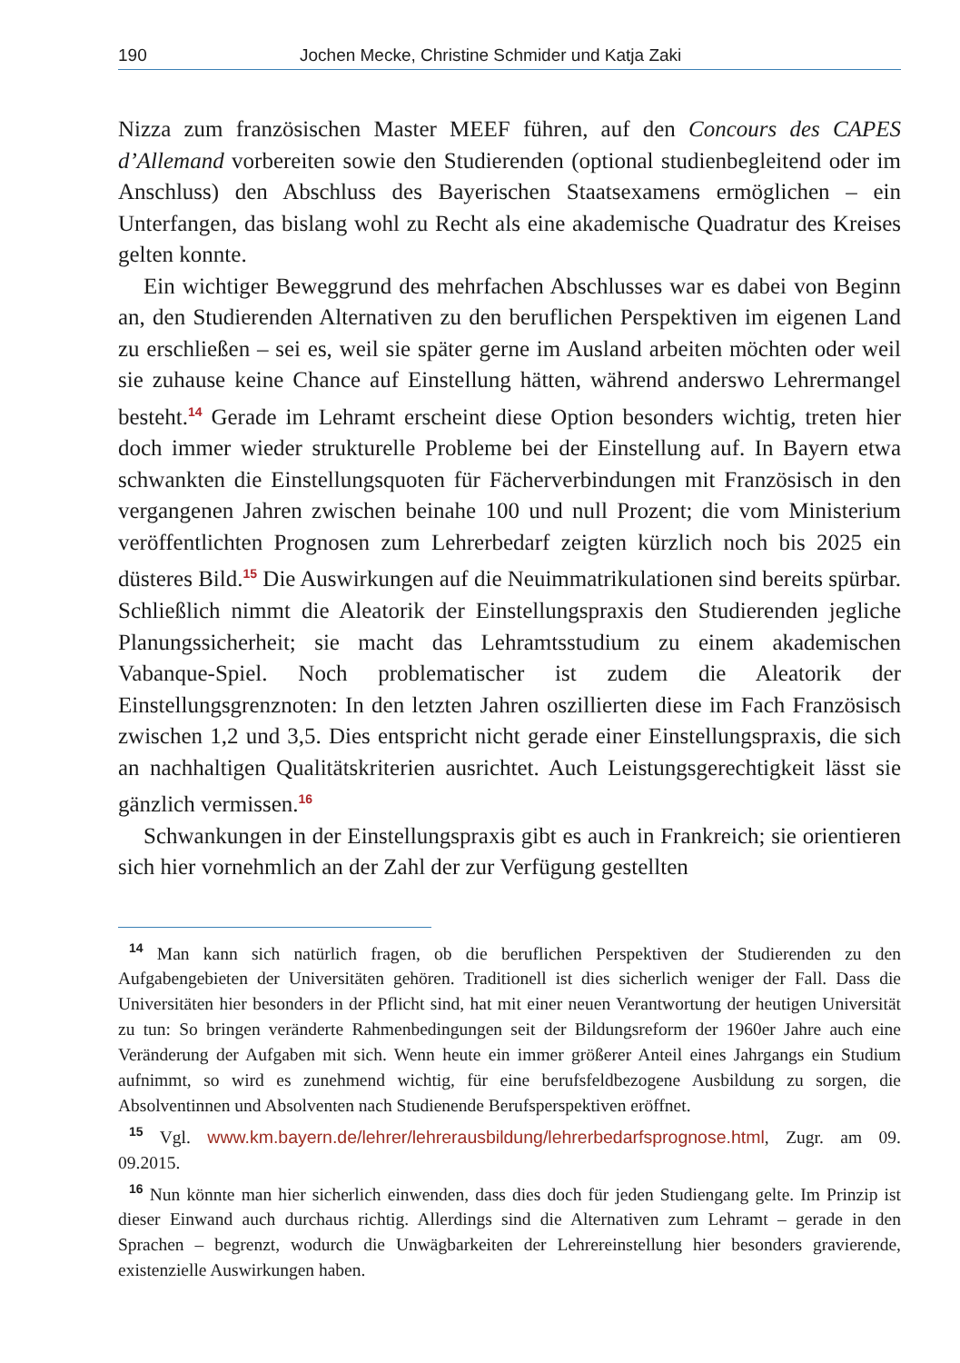190 Jochen Mecke, Christine Schmider und Katja Zaki
Nizza zum französischen Master MEEF führen, auf den Concours des CAPES d’Allemand vorbereiten sowie den Studierenden (optional studienbegleitend oder im Anschluss) den Abschluss des Bayerischen Staatsexamens ermöglichen – ein Unterfangen, das bislang wohl zu Recht als eine akademische Quadratur des Kreises gelten konnte.
Ein wichtiger Beweggrund des mehrfachen Abschlusses war es dabei von Beginn an, den Studierenden Alternativen zu den beruflichen Perspektiven im eigenen Land zu erschließen – sei es, weil sie später gerne im Ausland arbeiten möchten oder weil sie zuhause keine Chance auf Einstellung hätten, während anderswo Lehrermangel besteht.<sup>14</sup> Gerade im Lehramt erscheint diese Option besonders wichtig, treten hier doch immer wieder strukturelle Probleme bei der Einstellung auf. In Bayern etwa schwankten die Einstellungsquoten für Fächerverbindungen mit Französisch in den vergangenen Jahren zwischen beinahe 100 und null Prozent; die vom Ministerium veröffentlichten Prognosen zum Lehrerbedarf zeigten kürzlich noch bis 2025 ein düsteres Bild.<sup>15</sup> Die Auswirkungen auf die Neuimmatrikulationen sind bereits spürbar. Schließlich nimmt die Aleatorik der Einstellungspraxis den Studierenden jegliche Planungssicherheit; sie macht das Lehramtsstudium zu einem akademischen Vabanque-Spiel. Noch problematischer ist zudem die Aleatorik der Einstellungsgrenznoten: In den letzten Jahren oszillierten diese im Fach Französisch zwischen 1,2 und 3,5. Dies entspricht nicht gerade einer Einstellungspraxis, die sich an nachhaltigen Qualitätskriterien ausrichtet. Auch Leistungsgerechtigkeit lässt sie gänzlich vermissen.<sup>16</sup>
Schwankungen in der Einstellungspraxis gibt es auch in Frankreich; sie orientieren sich hier vornehmlich an der Zahl der zur Verfügung gestellten
<sup>14</sup> Man kann sich natürlich fragen, ob die beruflichen Perspektiven der Studierenden zu den Aufgabengebieten der Universitäten gehören. Traditionell ist dies sicherlich weniger der Fall. Dass die Universitäten hier besonders in der Pflicht sind, hat mit einer neuen Verantwortung der heutigen Universität zu tun: So bringen veränderte Rahmenbedingungen seit der Bildungsreform der 1960er Jahre auch eine Veränderung der Aufgaben mit sich. Wenn heute ein immer größerer Anteil eines Jahrgangs ein Studium aufnimmt, so wird es zunehmend wichtig, für eine berufsfeldbezogene Ausbildung zu sorgen, die Absolventinnen und Absolventen nach Studienende Berufsperspektiven eröffnet.
<sup>15</sup> Vgl. www.km.bayern.de/lehrer/lehrerausbildung/lehrerbedarfsprognose.html, Zugr. am 09. 09.2015.
<sup>16</sup> Nun könnte man hier sicherlich einwenden, dass dies doch für jeden Studiengang gelte. Im Prinzip ist dieser Einwand auch durchaus richtig. Allerdings sind die Alternativen zum Lehramt – gerade in den Sprachen – begrenzt, wodurch die Unwägbarkeiten der Lehrereinstellung hier besonders gravierende, existenzielle Auswirkungen haben.